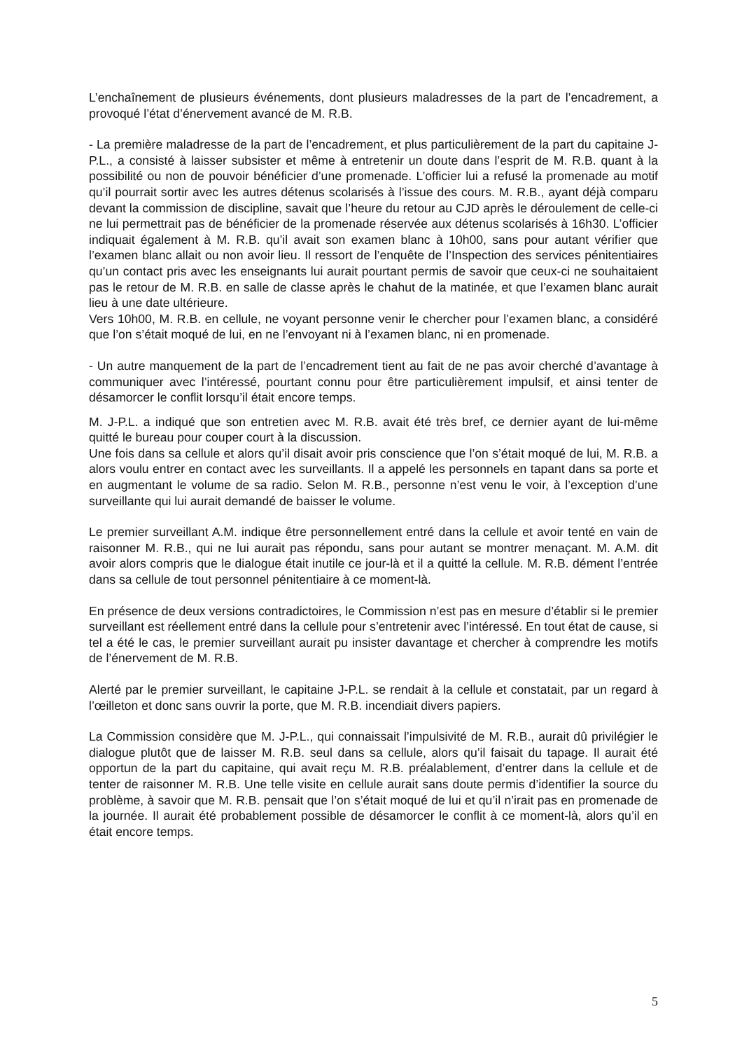L’enchaînement de plusieurs événements, dont plusieurs maladresses de la part de l’encadrement, a provoqué l’état d’énervement avancé de M. R.B.
- La première maladresse de la part de l’encadrement, et plus particulièrement de la part du capitaine J-P.L., a consisté à laisser subsister et même à entretenir un doute dans l’esprit de M. R.B. quant à la possibilité ou non de pouvoir bénéficier d’une promenade. L’officier lui a refusé la promenade au motif qu’il pourrait sortir avec les autres détenus scolarisés à l’issue des cours. M. R.B., ayant déjà comparu devant la commission de discipline, savait que l’heure du retour au CJD après le déroulement de celle-ci ne lui permettrait pas de bénéficier de la promenade réservée aux détenus scolarisés à 16h30. L’officier indiquait également à M. R.B. qu’il avait son examen blanc à 10h00, sans pour autant vérifier que l’examen blanc allait ou non avoir lieu. Il ressort de l’enquête de l’Inspection des services pénitentiaires qu’un contact pris avec les enseignants lui aurait pourtant permis de savoir que ceux-ci ne souhaitaient pas le retour de M. R.B. en salle de classe après le chahut de la matinée, et que l’examen blanc aurait lieu à une date ultérieure.
Vers 10h00, M. R.B. en cellule, ne voyant personne venir le chercher pour l’examen blanc, a considéré que l’on s’était moqué de lui, en ne l’envoyant ni à l’examen blanc, ni en promenade.
- Un autre manquement de la part de l’encadrement tient au fait de ne pas avoir cherché d’avantage à communiquer avec l’intéressé, pourtant connu pour être particulièrement impulsif, et ainsi tenter de désamorcer le conflit lorsqu’il était encore temps.
M. J-P.L. a indiqué que son entretien avec M. R.B. avait été très bref, ce dernier ayant de lui-même quitté le bureau pour couper court à la discussion.
Une fois dans sa cellule et alors qu’il disait avoir pris conscience que l’on s’était moqué de lui, M. R.B. a alors voulu entrer en contact avec les surveillants. Il a appelé les personnels en tapant dans sa porte et en augmentant le volume de sa radio. Selon M. R.B., personne n’est venu le voir, à l’exception d’une surveillante qui lui aurait demandé de baisser le volume.
Le premier surveillant A.M. indique être personnellement entré dans la cellule et avoir tenté en vain de raisonner M. R.B., qui ne lui aurait pas répondu, sans pour autant se montrer menaçant. M. A.M. dit avoir alors compris que le dialogue était inutile ce jour-là et il a quitté la cellule. M. R.B. dément l’entrée dans sa cellule de tout personnel pénitentiaire à ce moment-là.
En présence de deux versions contradictoires, le Commission n’est pas en mesure d’établir si le premier surveillant est réellement entré dans la cellule pour s’entretenir avec l’intéressé. En tout état de cause, si tel a été le cas, le premier surveillant aurait pu insister davantage et chercher à comprendre les motifs de l’énervement de M. R.B.
Alerté par le premier surveillant, le capitaine J-P.L. se rendait à la cellule et constatait, par un regard à l’œilleton et donc sans ouvrir la porte, que M. R.B. incendiait divers papiers.
La Commission considère que M. J-P.L., qui connaissait l’impulsivité de M. R.B., aurait dû privilégier le dialogue plutôt que de laisser M. R.B. seul dans sa cellule, alors qu’il faisait du tapage. Il aurait été opportun de la part du capitaine, qui avait reçu M. R.B. préalablement, d’entrer dans la cellule et de tenter de raisonner M. R.B. Une telle visite en cellule aurait sans doute permis d’identifier la source du problème, à savoir que M. R.B. pensait que l’on s’était moqué de lui et qu’il n’irait pas en promenade de la journée. Il aurait été probablement possible de désamorcer le conflit à ce moment-là, alors qu’il en était encore temps.
5